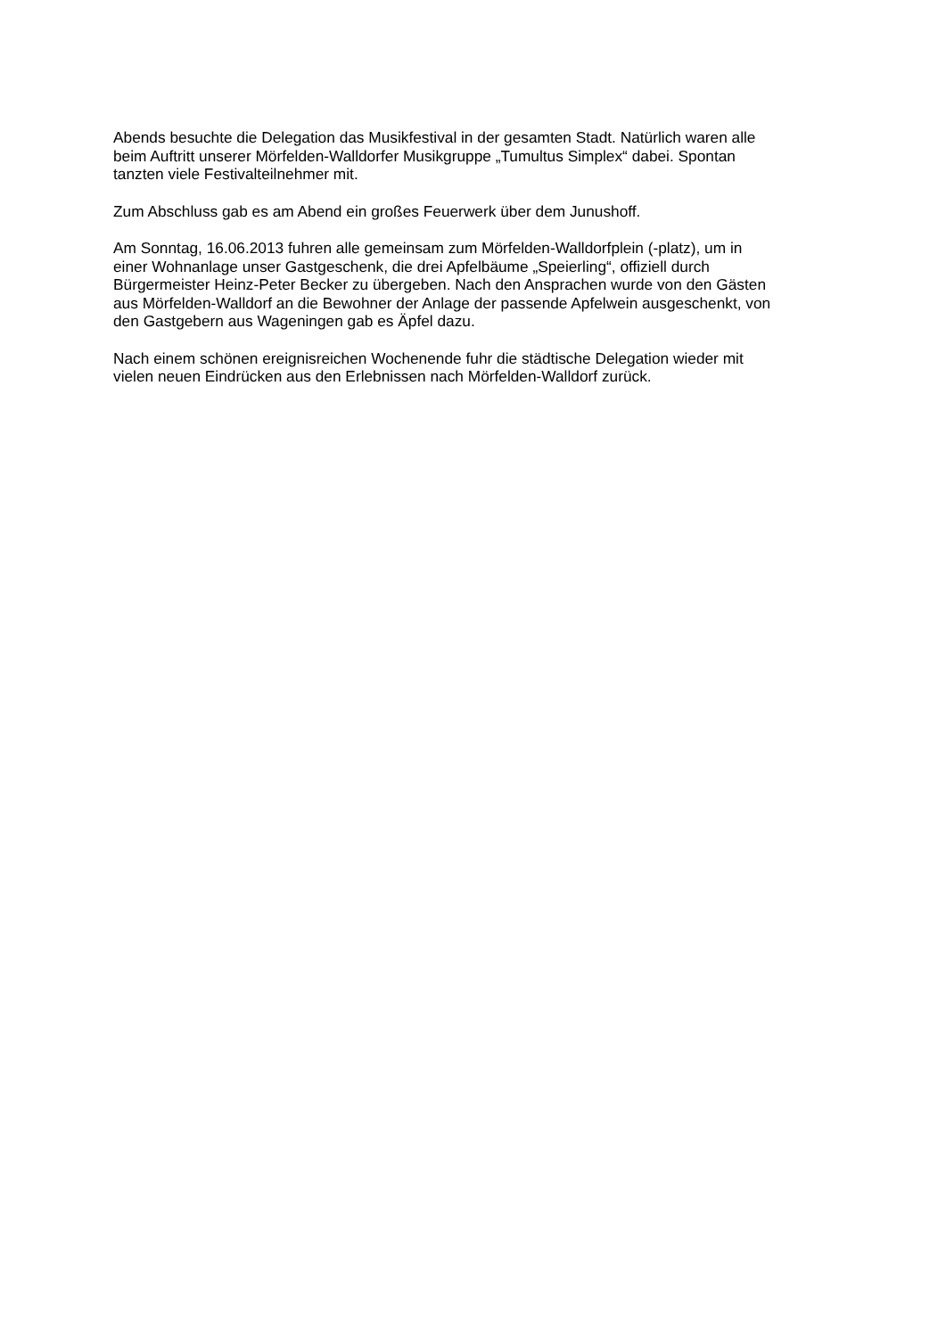Abends besuchte die Delegation das Musikfestival in der gesamten Stadt. Natürlich waren alle
beim Auftritt unserer Mörfelden-Walldorfer Musikgruppe „Tumultus Simplex“ dabei. Spontan
tanzten viele Festivalteilnehmer mit.
Zum Abschluss gab es am Abend ein großes Feuerwerk über dem Junushoff.
Am Sonntag, 16.06.2013 fuhren alle gemeinsam zum Mörfelden-Walldorfplein (-platz), um in
einer Wohnanlage unser Gastgeschenk, die drei Apfelbäume „Speierling“, offiziell durch
Bürgermeister Heinz-Peter Becker zu übergeben. Nach den Ansprachen wurde von den Gästen
aus Mörfelden-Walldorf an die Bewohner der Anlage der passende Apfelwein ausgeschenkt, von
den Gastgebern aus Wageningen gab es Äpfel dazu.
Nach einem schönen ereignisreichen Wochenende fuhr die städtische Delegation wieder mit
vielen neuen Eindrücken aus den Erlebnissen nach Mörfelden-Walldorf zurück.